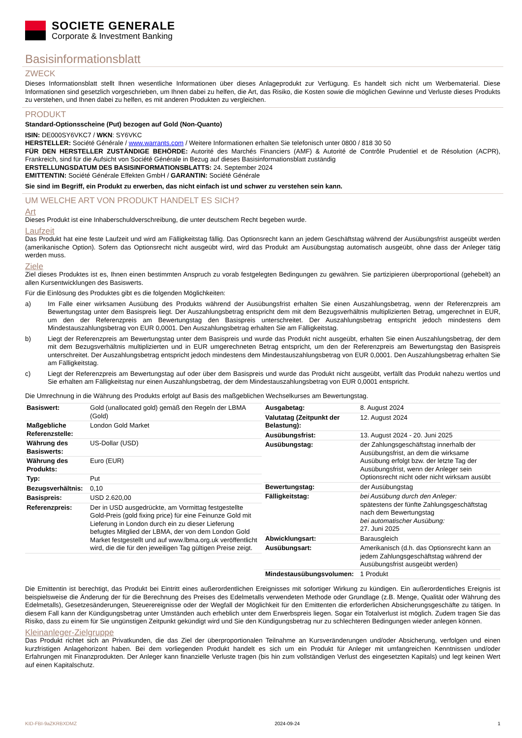SOCIETE GENERALE
Corporate & Investment Banking
Basisinformationsblatt
ZWECK
Dieses Informationsblatt stellt Ihnen wesentliche Informationen über dieses Anlageprodukt zur Verfügung. Es handelt sich nicht um Werbematerial. Diese Informationen sind gesetzlich vorgeschrieben, um Ihnen dabei zu helfen, die Art, das Risiko, die Kosten sowie die möglichen Gewinne und Verluste dieses Produkts zu verstehen, und Ihnen dabei zu helfen, es mit anderen Produkten zu vergleichen.
PRODUKT
Standard-Optionsscheine (Put) bezogen auf Gold (Non-Quanto)
ISIN: DE000SY6VKC7 / WKN: SY6VKC
HERSTELLER: Société Générale / www.warrants.com / Weitere Informationen erhalten Sie telefonisch unter 0800 / 818 30 50
FÜR DEN HERSTELLER ZUSTÄNDIGE BEHÖRDE: Autorité des Marchés Financiers (AMF) & Autorité de Contrôle Prudentiel et de Résolution (ACPR), Frankreich, sind für die Aufsicht von Société Générale in Bezug auf dieses Basisinformationsblatt zuständig
ERSTELLUNGSDATUM DES BASISINFORMATIONSBLATTS: 24. September 2024
EMITTENTIN: Société Générale Effekten GmbH / GARANTIN: Société Générale
Sie sind im Begriff, ein Produkt zu erwerben, das nicht einfach ist und schwer zu verstehen sein kann.
UM WELCHE ART VON PRODUKT HANDELT ES SICH?
Art
Dieses Produkt ist eine Inhaberschuldverschreibung, die unter deutschem Recht begeben wurde.
Laufzeit
Das Produkt hat eine feste Laufzeit und wird am Fälligkeitstag fällig. Das Optionsrecht kann an jedem Geschäftstag während der Ausübungsfrist ausgeübt werden (amerikanische Option). Sofern das Optionsrecht nicht ausgeübt wird, wird das Produkt am Ausübungstag automatisch ausgeübt, ohne dass der Anleger tätig werden muss.
Ziele
Ziel dieses Produktes ist es, Ihnen einen bestimmten Anspruch zu vorab festgelegten Bedingungen zu gewähren. Sie partizipieren überproportional (gehebelt) an allen Kursentwicklungen des Basiswerts.
Für die Einlösung des Produktes gibt es die folgenden Möglichkeiten:
a) Im Falle einer wirksamen Ausübung des Produkts während der Ausübungsfrist erhalten Sie einen Auszahlungsbetrag, wenn der Referenzpreis am Bewertungstag unter dem Basispreis liegt. Der Auszahlungsbetrag entspricht dem mit dem Bezugsverhältnis multiplizierten Betrag, umgerechnet in EUR, um den der Referenzpreis am Bewertungstag den Basispreis unterschreitet. Der Auszahlungsbetrag entspricht jedoch mindestens dem Mindestauszahlungsbetrag von EUR 0,0001. Den Auszahlungsbetrag erhalten Sie am Fälligkeitstag.
b) Liegt der Referenzpreis am Bewertungstag unter dem Basispreis und wurde das Produkt nicht ausgeübt, erhalten Sie einen Auszahlungsbetrag, der dem mit dem Bezugsverhältnis multiplizierten und in EUR umgerechneten Betrag entspricht, um den der Referenzpreis am Bewertungstag den Basispreis unterschreitet. Der Auszahlungsbetrag entspricht jedoch mindestens dem Mindestauszahlungsbetrag von EUR 0,0001. Den Auszahlungsbetrag erhalten Sie am Fälligkeitstag.
c) Liegt der Referenzpreis am Bewertungstag auf oder über dem Basispreis und wurde das Produkt nicht ausgeübt, verfällt das Produkt nahezu wertlos und Sie erhalten am Fälligkeitstag nur einen Auszahlungsbetrag, der dem Mindestauszahlungsbetrag von EUR 0,0001 entspricht.
Die Umrechnung in die Währung des Produkts erfolgt auf Basis des maßgeblichen Wechselkurses am Bewertungstag.
| Basiswert: | Gold (unallocated gold) gemäß den Regeln der LBMA (Gold) |
| Maßgebliche Referenzstelle: | London Gold Market |
| Währung des Basiswerts: | US-Dollar (USD) |
| Währung des Produkts: | Euro (EUR) |
| Typ: | Put |
| Bezugsverhältnis: | 0,10 |
| Basispreis: | USD 2.620,00 |
| Referenzpreis: | Der in USD ausgedrückte, am Vormittag festgestellte Gold-Preis (gold fixing price) für eine Feinunze Gold mit Lieferung in London durch ein zu dieser Lieferung befugtes Mitglied der LBMA, der von dem London Gold Market festgestellt und auf www.lbma.org.uk veröffentlicht wird, die die für den jeweiligen Tag gültigen Preise zeigt. |
| Ausgabetag: | 8. August 2024 |
| Valutatag (Zeitpunkt der Belastung): | 12. August 2024 |
| Ausübungsfrist: | 13. August 2024 - 20. Juni 2025 |
| Ausübungstag: | der Zahlungsgeschäftstag innerhalb der Ausübungsfrist, an dem die wirksame Ausübung erfolgt bzw. der letzte Tag der Ausübungsfrist, wenn der Anleger sein Optionsrecht nicht oder nicht wirksam ausübt |
| Bewertungstag: | der Ausübungstag |
| Fälligkeitstag: | bei Ausübung durch den Anleger: spätestens der fünfte Zahlungsgeschäftstag nach dem Bewertungstag bei automatischer Ausübung: 27. Juni 2025 |
| Abwicklungsart: | Barausgleich |
| Ausübungsart: | Amerikanisch (d.h. das Optionsrecht kann an jedem Zahlungsgeschäftstag während der Ausübungsfrist ausgeübt werden) |
| Mindestausübungsvolumen: | 1 Produkt |
Die Emittentin ist berechtigt, das Produkt bei Eintritt eines außerordentlichen Ereignisses mit sofortiger Wirkung zu kündigen. Ein außerordentliches Ereignis ist beispielsweise die Änderung der für die Berechnung des Preises des Edelmetalls verwendeten Methode oder Grundlage (z.B. Menge, Qualität oder Währung des Edelmetalls), Gesetzesänderungen, Steuerereignisse oder der Wegfall der Möglichkeit für den Emittenten die erforderlichen Absicherungsgeschäfte zu tätigen. In diesem Fall kann der Kündigungsbetrag unter Umständen auch erheblich unter dem Erwerbspreis liegen. Sogar ein Totalverlust ist möglich. Zudem tragen Sie das Risiko, dass zu einem für Sie ungünstigen Zeitpunkt gekündigt wird und Sie den Kündigungsbetrag nur zu schlechteren Bedingungen wieder anlegen können.
Kleinanleger-Zielgruppe
Das Produkt richtet sich an Privatkunden, die das Ziel der überproportionalen Teilnahme an Kursveränderungen und/oder Absicherung, verfolgen und einen kurzfristigen Anlagehorizont haben. Bei dem vorliegenden Produkt handelt es sich um ein Produkt für Anleger mit umfangreichen Kenntnissen und/oder Erfahrungen mit Finanzprodukten. Der Anleger kann finanzielle Verluste tragen (bis hin zum vollständigen Verlust des eingesetzten Kapitals) und legt keinen Wert auf einen Kapitalschutz.
KID-FBI-9aZKRBXDMZ 2024-09-24 1